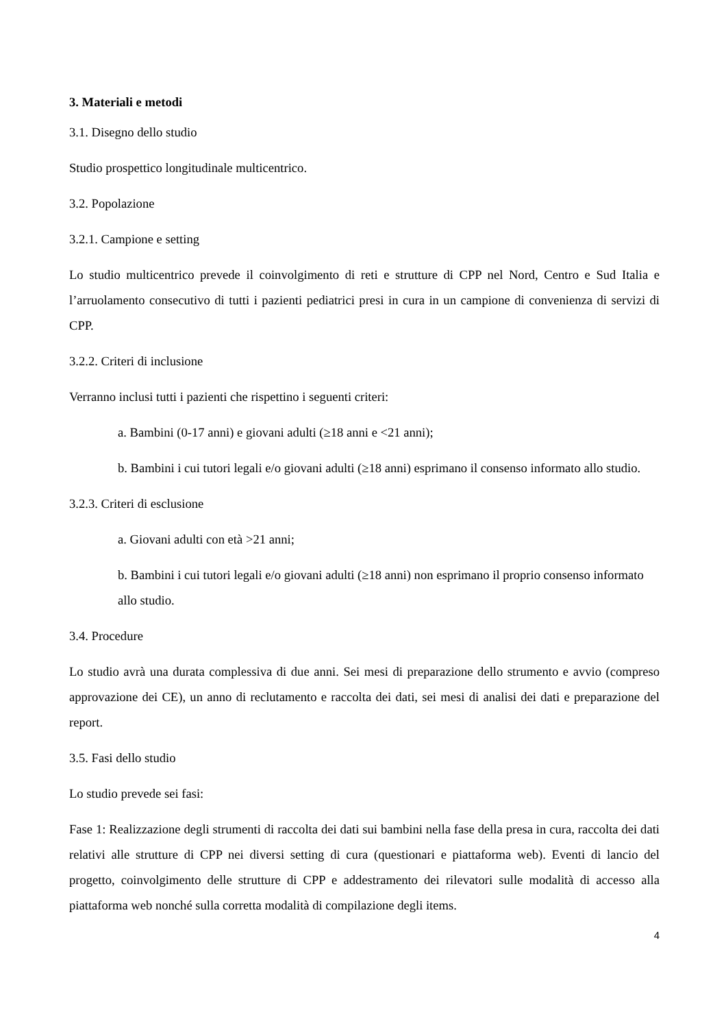3. Materiali e metodi
3.1. Disegno dello studio
Studio prospettico longitudinale multicentrico.
3.2. Popolazione
3.2.1. Campione e setting
Lo studio multicentrico prevede il coinvolgimento di reti e strutture di CPP nel Nord, Centro e Sud Italia e l’arruolamento consecutivo di tutti i pazienti pediatrici presi in cura in un campione di convenienza di servizi di CPP.
3.2.2. Criteri di inclusione
Verranno inclusi tutti i pazienti che rispettino i seguenti criteri:
a. Bambini (0-17 anni) e giovani adulti (≥18 anni e <21 anni);
b. Bambini i cui tutori legali e/o giovani adulti (≥18 anni) esprimano il consenso informato allo studio.
3.2.3. Criteri di esclusione
a. Giovani adulti con età >21 anni;
b. Bambini i cui tutori legali e/o giovani adulti (≥18 anni) non esprimano il proprio consenso informato allo studio.
3.4. Procedure
Lo studio avrà una durata complessiva di due anni. Sei mesi di preparazione dello strumento e avvio (compreso approvazione dei CE), un anno di reclutamento e raccolta dei dati, sei mesi di analisi dei dati e preparazione del report.
3.5. Fasi dello studio
Lo studio prevede sei fasi:
Fase 1: Realizzazione degli strumenti di raccolta dei dati sui bambini nella fase della presa in cura, raccolta dei dati relativi alle strutture di CPP nei diversi setting di cura (questionari e piattaforma web). Eventi di lancio del progetto, coinvolgimento delle strutture di CPP e addestramento dei rilevatori sulle modalità di accesso alla piattaforma web nonché sulla corretta modalità di compilazione degli items.
4